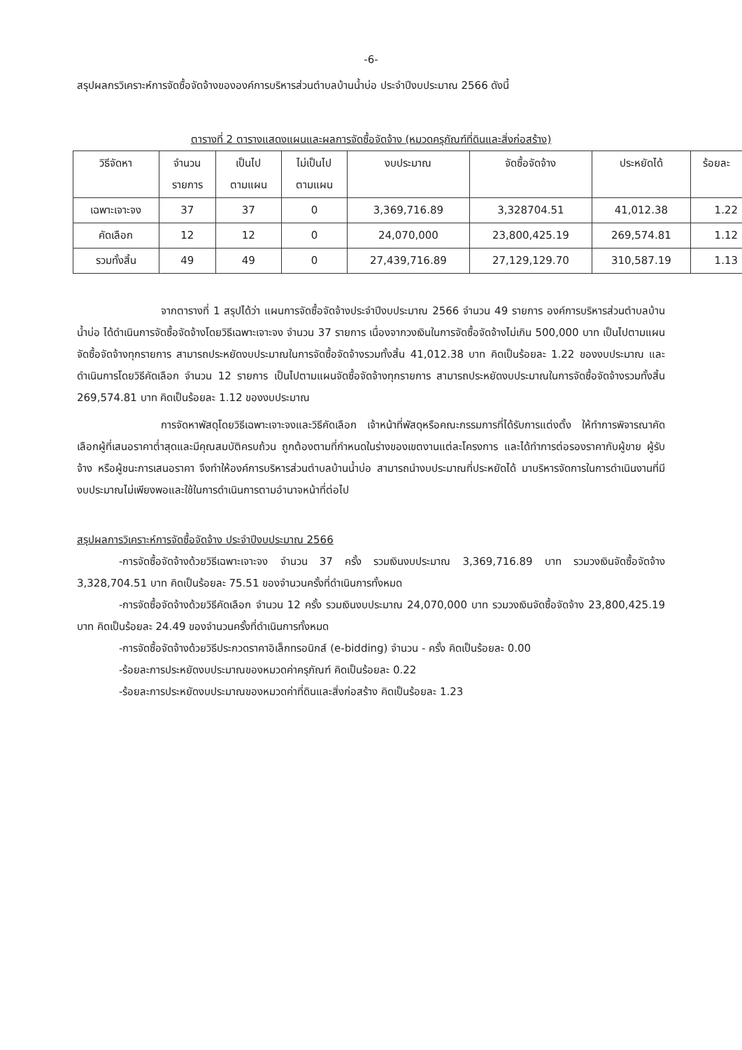-6-
สรุปผลกรวิเคราะห์การจัดซื้อจัดจ้างขององค์การบริหารส่วนตำบลบ้านน้ำบ่อ ประจำปีงบประมาณ 2566 ดังนี้
ตารางที่ 2 ตารางแสดงแผนและผลการจัดซื้อจัดจ้าง (หมวดครุภัณฑ์ที่ดินและสิ่งก่อสร้าง)
| วิธีจัดหา | จำนวน รายการ | เป็นไป ตามแผน | ไม่เป็นไป ตามแผน | งบประมาณ | จัดซื้อจัดจ้าง | ประหยัดได้ | ร้อยละ |
| --- | --- | --- | --- | --- | --- | --- | --- |
| เฉพาะเจาะจง | 37 | 37 | 0 | 3,369,716.89 | 3,328704.51 | 41,012.38 | 1.22 |
| คัดเลือก | 12 | 12 | 0 | 24,070,000 | 23,800,425.19 | 269,574.81 | 1.12 |
| รวมทั้งสิ้น | 49 | 49 | 0 | 27,439,716.89 | 27,129,129.70 | 310,587.19 | 1.13 |
จากตารางที่ 1 สรุปได้ว่า แผนการจัดซื้อจัดจ้างประจำปีงบประมาณ 2566 จำนวน 49 รายการ องค์การบริหารส่วนตำบลบ้านน้ำบ่อ ได้ดำเนินการจัดซื้อจัดจ้างโดยวิธีเฉพาะเจาะจง จำนวน 37 รายการ เนื่องจากวงเงินในการจัดซื้อจัดจ้างไม่เกิน 500,000 บาท เป็นไปตามแผนจัดซื้อจัดจ้างทุกรายการ สามารถประหยัดงบประมาณในการจัดซื้อจัดจ้างรวมทั้งสิ้น 41,012.38 บาท คิดเป็นร้อยละ 1.22 ของงบประมาณ และดำเนินการโดยวิธีคัดเลือก จำนวน 12 รายการ เป็นไปตามแผนจัดซื้อจัดจ้างทุกรายการ สามารถประหยัดงบประมาณในการจัดซื้อจัดจ้างรวมทั้งสิ้น 269,574.81 บาท คิดเป็นร้อยละ 1.12 ของงบประมาณ
การจัดหาพัสดุโดยวิธีเฉพาะเจาะจงและวิธีคัดเลือก เจ้าหน้าที่พัสดุหรือคณะกรรมการที่ได้รับการแต่งตั้ง ให้ทำการพิจารณาคัดเลือกผู้ที่เสนอราคาต่ำสุดและมีคุณสมบัติครบถ้วน ถูกต้องตามที่กำหนดในร่างของเขตงานแต่ละโครงการ และได้ทำการต่อรองราคากับผู้ขาย ผู้รับจ้าง หรือผู้ชนะการเสนอราคา จึงทำให้องค์การบริหารส่วนตำบลบ้านน้ำบ่อ สามารถนำงบประมาณที่ประหยัดได้ มาบริหารจัดการในการดำเนินงานที่มีงบประมาณไม่เพียงพอและใช้ในการดำเนินการตามอำนาจหน้าที่ต่อไป
สรุปผลการวิเคราะห์การจัดซื้อจัดจ้าง ประจำปีงบประมาณ 2566
-การจัดซื้อจัดจ้างด้วยวิธีเฉพาะเจาะจง จำนวน 37 ครั้ง รวมเงินงบประมาณ 3,369,716.89 บาท รวมวงเงินจัดซื้อจัดจ้าง 3,328,704.51 บาท คิดเป็นร้อยละ 75.51 ของจำนวนครั้งที่ดำเนินการทั้งหมด
-การจัดซื้อจัดจ้างด้วยวิธีคัดเลือก จำนวน 12 ครั้ง รวมเงินงบประมาณ 24,070,000 บาท รวมวงเงินจัดซื้อจัดจ้าง 23,800,425.19 บาท คิดเป็นร้อยละ 24.49 ของจำนวนครั้งที่ดำเนินการทั้งหมด
-การจัดซื้อจัดจ้างด้วยวิธีประกวดราคาอิเล็กทรอนิกส์ (e-bidding) จำนวน - ครั้ง คิดเป็นร้อยละ 0.00
-ร้อยละการประหยัดงบประมาณของหมวดค่าครุภัณฑ์ คิดเป็นร้อยละ 0.22
-ร้อยละการประหยัดงบประมาณของหมวดค่าที่ดินและสิ่งก่อสร้าง คิดเป็นร้อยละ 1.23